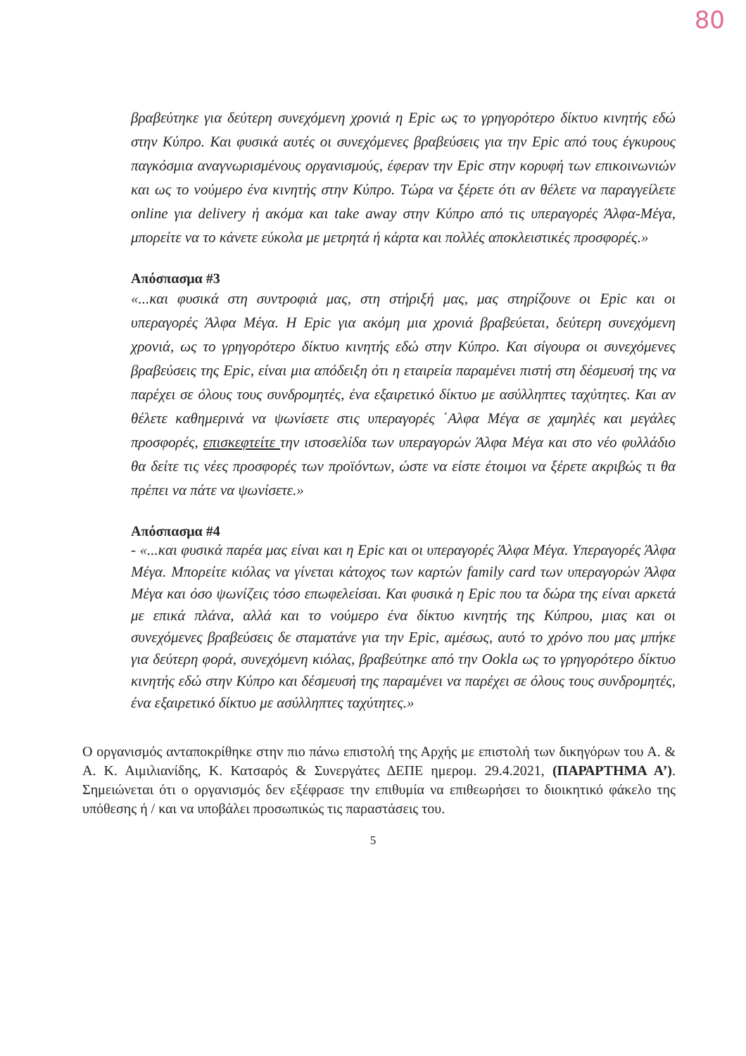80
βραβεύτηκε για δεύτερη συνεχόμενη χρονιά η Epic ως το γρηγορότερο δίκτυο κινητής εδώ στην Κύπρο. Και φυσικά αυτές οι συνεχόμενες βραβεύσεις για την Epic από τους έγκυρους παγκόσμια αναγνωρισμένους οργανισμούς, έφεραν την Epic στην κορυφή των επικοινωνιών και ως το νούμερο ένα κινητής στην Κύπρο. Τώρα να ξέρετε ότι αν θέλετε να παραγγείλετε online για delivery ή ακόμα και take away στην Κύπρο από τις υπεραγορές Άλφα-Μέγα, μπορείτε να το κάνετε εύκολα με μετρητά ή κάρτα και πολλές αποκλειστικές προσφορές.»
Απόσπασμα #3
«...και φυσικά στη συντροφιά μας, στη στήριξή μας, μας στηρίζουνε οι Epic και οι υπεραγορές Άλφα Μέγα. Η Epic για ακόμη μια χρονιά βραβεύεται, δεύτερη συνεχόμενη χρονιά, ως το γρηγορότερο δίκτυο κινητής εδώ στην Κύπρο. Και σίγουρα οι συνεχόμενες βραβεύσεις της Epic, είναι μια απόδειξη ότι η εταιρεία παραμένει πιστή στη δέσμευσή της να παρέχει σε όλους τους συνδρομητές, ένα εξαιρετικό δίκτυο με ασύλληπτες ταχύτητες. Και αν θέλετε καθημερινά να ψωνίσετε στις υπεραγορές ΄Αλφα Μέγα σε χαμηλές και μεγάλες προσφορές, επισκεφτείτε την ιστοσελίδα των υπεραγορών Άλφα Μέγα και στο νέο φυλλάδιο θα δείτε τις νέες προσφορές των προϊόντων, ώστε να είστε έτοιμοι να ξέρετε ακριβώς τι θα πρέπει να πάτε να ψωνίσετε.»
Απόσπασμα #4
- «...και φυσικά παρέα μας είναι και η Epic και οι υπεραγορές Άλφα Μέγα. Υπεραγορές Άλφα Μέγα. Μπορείτε κιόλας να γίνεται κάτοχος των καρτών family card των υπεραγορών Άλφα Μέγα και όσο ψωνίζεις τόσο επωφελείσαι. Και φυσικά η Epic που τα δώρα της είναι αρκετά με επικά πλάνα, αλλά και το νούμερο ένα δίκτυο κινητής της Κύπρου, μιας και οι συνεχόμενες βραβεύσεις δε σταματάνε για την Epic, αμέσως, αυτό το χρόνο που μας μπήκε για δεύτερη φορά, συνεχόμενη κιόλας, βραβεύτηκε από την Ookla ως το γρηγορότερο δίκτυο κινητής εδώ στην Κύπρο και δέσμευσή της παραμένει να παρέχει σε όλους τους συνδρομητές, ένα εξαιρετικό δίκτυο με ασύλληπτες ταχύτητες.»
Ο οργανισμός ανταποκρίθηκε στην πιο πάνω επιστολή της Αρχής με επιστολή των δικηγόρων του Α. & Α. Κ. Αιμιλιανίδης, Κ. Κατσαρός & Συνεργάτες ΔΕΠΕ ημερομ. 29.4.2021, (ΠΑΡΑΡΤΗΜΑ Α’). Σημειώνεται ότι ο οργανισμός δεν εξέφρασε την επιθυμία να επιθεωρήσει το διοικητικό φάκελο της υπόθεσης ή / και να υποβάλει προσωπικώς τις παραστάσεις του.
5